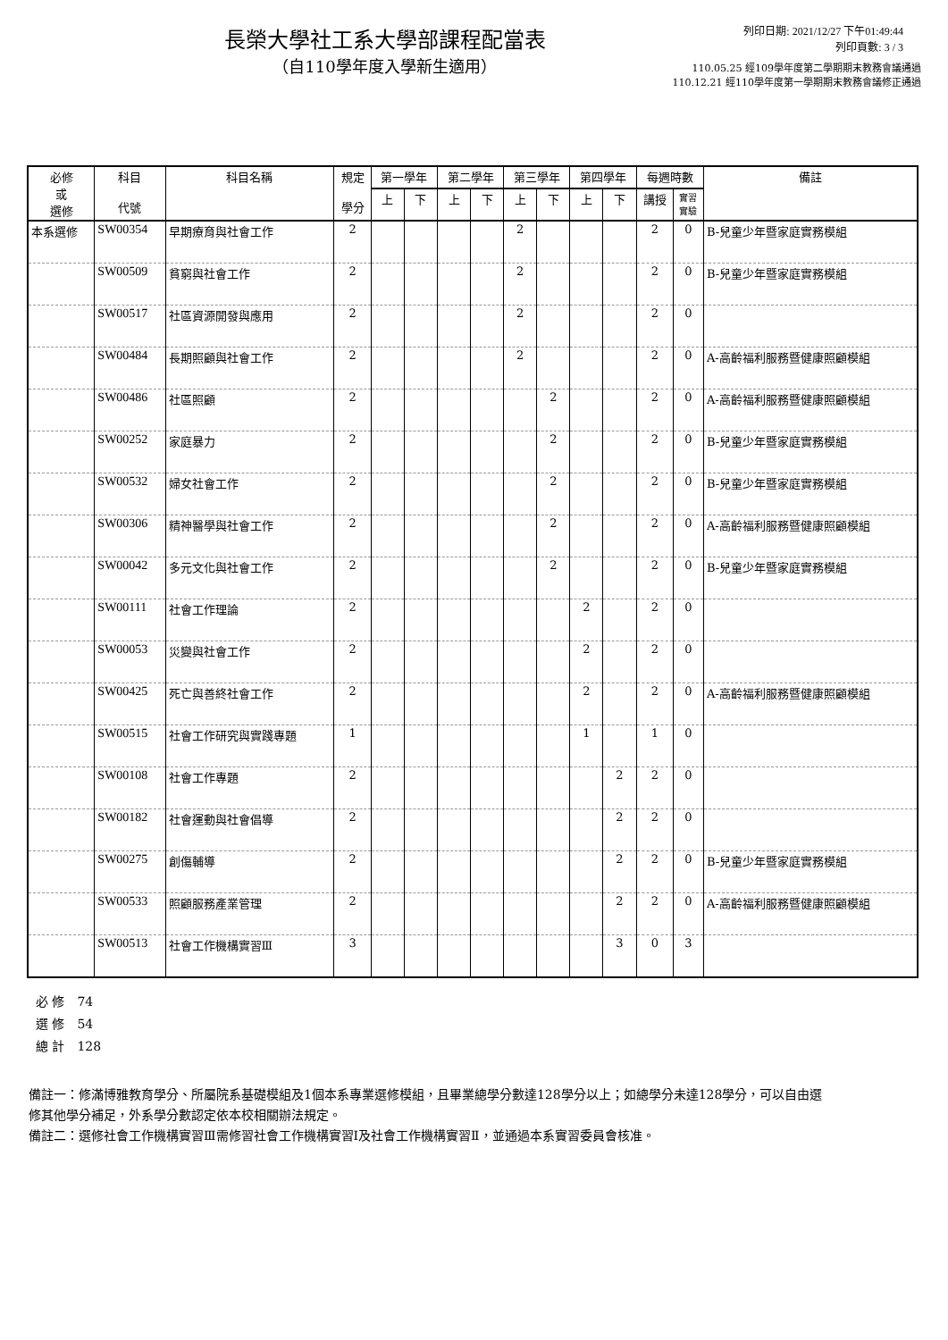長榮大學社工系大學部課程配當表
（自110學年度入學新生適用）
列印日期: 2021/12/27 下午01:49:44
列印頁數: 3 / 3
110.05.25 經109學年度第二學期期末教務會議通過
110.12.21 經110學年度第一學期期末教務會議修正通過
| 必修 或 選修 | 科目 代號 | 科目名稱 | 規定 學分 | 第一學年 | | 第二學年 | | 第三學年 | | 第四學年 | | 每週時數 | | 備註 |
| --- | --- | --- | --- | --- | --- | --- | --- | --- | --- | --- | --- | --- | --- | --- |
| | | | | 上 | 下 | 上 | 下 | 上 | 下 | 上 | 下 | 講授 | 實習 實驗 | |
| 本系選修 | SW00354 | 早期療育與社會工作 | 2 | | | | | 2 | | | | 2 | 0 | B-兒童少年暨家庭實務模組 |
| | SW00509 | 貧窮與社會工作 | 2 | | | | | 2 | | | | 2 | 0 | B-兒童少年暨家庭實務模組 |
| | SW00517 | 社區資源開發與應用 | 2 | | | | | 2 | | | | 2 | 0 | |
| | SW00484 | 長期照顧與社會工作 | 2 | | | | | 2 | | | | 2 | 0 | A-高齡福利服務暨健康照顧模組 |
| | SW00486 | 社區照顧 | 2 | | | | | | 2 | | | 2 | 0 | A-高齡福利服務暨健康照顧模組 |
| | SW00252 | 家庭暴力 | 2 | | | | | | 2 | | | 2 | 0 | B-兒童少年暨家庭實務模組 |
| | SW00532 | 婦女社會工作 | 2 | | | | | | 2 | | | 2 | 0 | B-兒童少年暨家庭實務模組 |
| | SW00306 | 精神醫學與社會工作 | 2 | | | | | | 2 | | | 2 | 0 | A-高齡福利服務暨健康照顧模組 |
| | SW00042 | 多元文化與社會工作 | 2 | | | | | | 2 | | | 2 | 0 | B-兒童少年暨家庭實務模組 |
| | SW00111 | 社會工作理論 | 2 | | | | | | | 2 | | 2 | 0 | |
| | SW00053 | 災變與社會工作 | 2 | | | | | | | 2 | | 2 | 0 | |
| | SW00425 | 死亡與善終社會工作 | 2 | | | | | | | 2 | | 2 | 0 | A-高齡福利服務暨健康照顧模組 |
| | SW00515 | 社會工作研究與實踐專題 | 1 | | | | | | | 1 | | 1 | 0 | |
| | SW00108 | 社會工作專題 | 2 | | | | | | | | 2 | 2 | 0 | |
| | SW00182 | 社會運動與社會倡導 | 2 | | | | | | | | 2 | 2 | 0 | |
| | SW00275 | 創傷輔導 | 2 | | | | | | | | 2 | 2 | 0 | B-兒童少年暨家庭實務模組 |
| | SW00533 | 照顧服務產業管理 | 2 | | | | | | | | 2 | 2 | 0 | A-高齡福利服務暨健康照顧模組 |
| | SW00513 | 社會工作機構實習Ⅲ | 3 | | | | | | | | 3 | 0 | 3 | |
必 修　74
選 修　54
總 計　128
備註一：修滿博雅教育學分、所屬院系基礎模組及1個本系專業選修模組，且畢業總學分數達128學分以上；如總學分未達128學分，可以自由選修其他學分補足，外系學分數認定依本校相關辦法規定。
備註二：選修社會工作機構實習Ⅲ需修習社會工作機構實習Ⅰ及社會工作機構實習Ⅱ，並通過本系實習委員會核准。